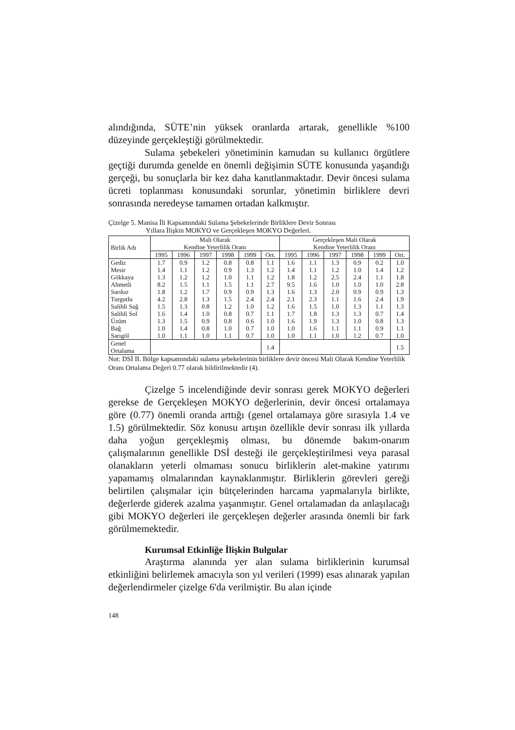alındığında, SÜTE’nin yüksek oranlarda artarak, genellikle %100 düzeyinde gerçekleştiği görülmektedir.
Sulama şebekeleri yönetiminin kamudan su kullanıcı örgütlere geçtiği durumda genelde en önemli değişimin SÜTE konusunda yaşandığı gerçeği, bu sonuçlarla bir kez daha kanıtlanmaktadır. Devir öncesi sulama ücreti toplanması konusundaki sorunlar, yönetimin birliklere devri sonrasında neredeyse tamamen ortadan kalkmıştır.
Çizelge 5. Manisa İli Kapsamındaki Sulama Şebekelerinde Birliklere Devir Sonrası
Yıllara İlişkin MOKYO ve Gerçekleşen MOKYO Değerleri.
| Birlik Adı | Mali Olarak Kendine Yeterlilik Oranı | | | | | | Gerçekleşen Mali Olarak Kendine Yeterlilik Oranı | | | | | |
| --- | --- | --- | --- | --- | --- | --- | --- | --- | --- | --- | --- | --- |
| | 1995 | 1996 | 1997 | 1998 | 1999 | Ort. | 1995 | 1996 | 1997 | 1998 | 1999 | Ort. |
| Gediz | 1.7 | 0.9 | 1.2 | 0.8 | 0.8 | 1.1 | 1.6 | 1.1 | 1.3 | 0.9 | 0.2 | 1.0 |
| Mesir | 1.4 | 1.1 | 1.2 | 0.9 | 1.3 | 1.2 | 1.4 | 1.1 | 1.2 | 1.0 | 1.4 | 1.2 |
| Gökkaya | 1.3 | 1.2 | 1.2 | 1.0 | 1.1 | 1.2 | 1.8 | 1.2 | 2.5 | 2.4 | 1.1 | 1.8 |
| Ahmetli | 8.2 | 1.5 | 1.1 | 1.5 | 1.1 | 2.7 | 9.5 | 1.6 | 1.0 | 1.0 | 1.0 | 2.8 |
| Sarıkız | 1.8 | 1.2 | 1.7 | 0.9 | 0.9 | 1.3 | 1.6 | 1.3 | 2.0 | 0.9 | 0.9 | 1.3 |
| Turgutlu | 4.2 | 2.8 | 1.3 | 1.5 | 2.4 | 2.4 | 2.1 | 2.3 | 1.1 | 1.6 | 2.4 | 1.9 |
| Salihli Sağ | 1.5 | 1.3 | 0.8 | 1.2 | 1.0 | 1.2 | 1.6 | 1.5 | 1.0 | 1.3 | 1.1 | 1.3 |
| Salihli Sol | 1.6 | 1.4 | 1.0 | 0.8 | 0.7 | 1.1 | 1.7 | 1.8 | 1.3 | 1.3 | 0.7 | 1.4 |
| Üzüm | 1.3 | 1.5 | 0.9 | 0.8 | 0.6 | 1.0 | 1.6 | 1.9 | 1.3 | 1.0 | 0.8 | 1.3 |
| Bağ | 1.0 | 1.4 | 0.8 | 1.0 | 0.7 | 1.0 | 1.0 | 1.6 | 1.1 | 1.1 | 0.9 | 1.1 |
| Sarıgöl | 1.0 | 1.1 | 1.0 | 1.1 | 0.7 | 1.0 | 1.0 | 1.1 | 1.0 | 1.2 | 0.7 | 1.0 |
| Genel Ortalama | | | | | | 1.4 | | | | | | 1.5 |
Not: DSİ II. Bölge kapsamındaki sulama şebekelerinin birliklere devir öncesi Mali Olarak Kendine Yeterlilik Oranı Ortalama Değeri 0.77 olarak bildirilmektedir (4).
Çizelge 5 incelendiğinde devir sonrası gerek MOKYO değerleri gerekse de Gerçekleşen MOKYO değerlerinin, devir öncesi ortalamaya göre (0.77) önemli oranda arttığı (genel ortalamaya göre sırasıyla 1.4 ve 1.5) görülmektedir. Söz konusu artışın özellikle devir sonrası ilk yıllarda daha yoğun gerçekleşmiş olması, bu dönemde bakım-onarım çalışmalarının genellikle DSİ desteği ile gerçekleştirilmesi veya parasal olanakların yeterli olmaması sonucu birliklerin alet-makine yatırımı yapamamış olmalarından kaynaklanmıştır. Birliklerin görevleri gereği belirtilen çalışmalar için bütçelerinden harcama yapmalarıyla birlikte, değerlerde giderek azalma yaşanmıştır. Genel ortalamadan da anlaşılacağı gibi MOKYO değerleri ile gerçekleşen değerler arasında önemli bir fark görülmemektedir.
Kurumsal Etkinliğe İlişkin Bulgular
Araştırma alanında yer alan sulama birliklerinin kurumsal etkinliğini belirlemek amacıyla son yıl verileri (1999) esas alınarak yapılan değerlendirmeler çizelge 6'da verilmiştir. Bu alan içinde
148